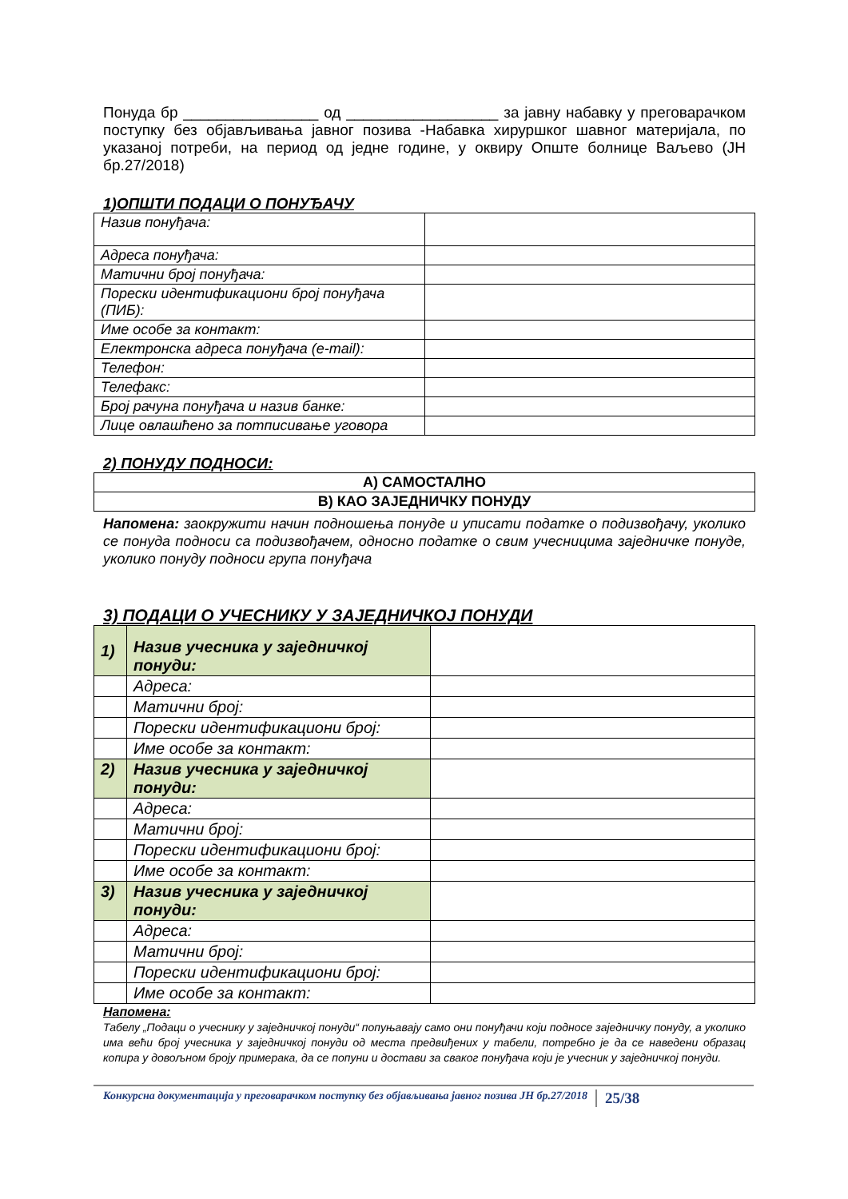Понуда бр ________________ од __________________ за јавну набавку у преговарачком поступку без објављивања јавног позива -Набавка хируршког шавног материјала, по указаној потреби, на период од једне године, у оквиру Опште болнице Ваљево (ЈН бр.27/2018)
1)ОПШТИ ПОДАЦИ О ПОНУЂАЧУ
| Назив понуђача: | |
| Адреса понуђача: | |
| Матични број понуђача: | |
| Порески идентификациони број понуђача (ПИБ): | |
| Име особе за контакт: | |
| Електронска адреса понуђача (e-mail): | |
| Телефон: | |
| Телефакс: | |
| Број рачуна понуђача и назив банке: | |
| Лице овлашћено за потписивање уговора | |
2) ПОНУДУ ПОДНОСИ:
| А) САМОСТАЛНО |
| В) КАО ЗАЈЕДНИЧКУ ПОНУДУ |
Напомена: заокружити начин подношења понуде и уписати податке о подизвођачу, уколико се понуда подноси са подизвођачем, односно податке о свим учесницима заједничке понуде, уколико понуду подноси група понуђача
3) ПОДАЦИ О УЧЕСНИКУ У ЗАЈЕДНИЧКОЈ ПОНУДИ
| 1) | Назив учесника у заједничкој понуди: | |
| | Адреса: | |
| | Матични број: | |
| | Порески идентификациони број: | |
| | Име особе за контакт: | |
| 2) | Назив учесника у заједничкој понуди: | |
| | Адреса: | |
| | Матични број: | |
| | Порески идентификациони број: | |
| | Име особе за контакт: | |
| 3) | Назив учесника у заједничкој понуди: | |
| | Адреса: | |
| | Матични број: | |
| | Порески идентификациони број: | |
| | Име особе за контакт: | |
Напомена:
Табелу „Подаци о учеснику у заједничкој понуди“ попуњавају само они понуђачи који подносе заједничку понуду, а уколико има већи број учесника у заједничкој понуди од места предвиђених у табели, потребно је да се наведени образац копира у довољном броју примерака, да се попуни и достави за сваког понуђача који је учесник у заједничкој понуди.
Конкурсна документација у преговарачком поступку без објављивања јавног позива ЈН бр.27/2018 25/38